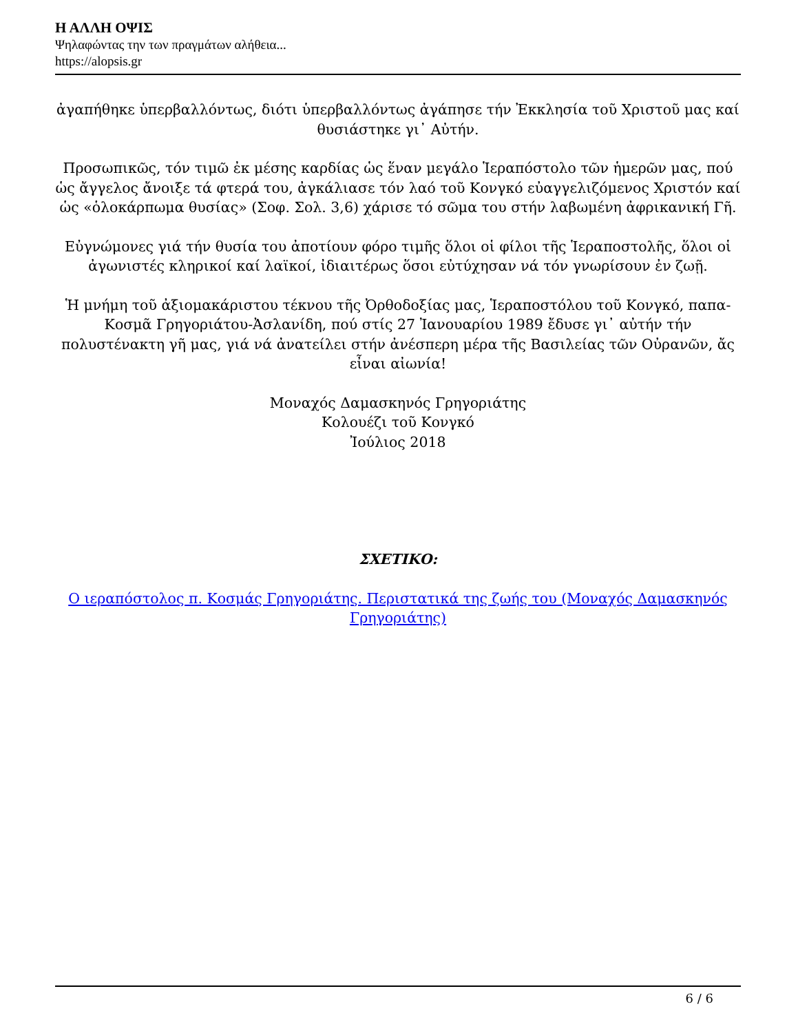Η ΑΛΛΗ ΟΨΙΣ
Ψηλαφώντας την των πραγμάτων αλήθεια...
https://alopsis.gr
ἀγαπήθηκε ὑπερβαλλόντως, διότι ὑπερβαλλόντως ἀγάπησε τήν Ἐκκλησία τοῦ Χριστοῦ μας καί θυσιάστηκε γι᾽ Αὐτήν.
Προσωπικῶς, τόν τιμῶ ἐκ μέσης καρδίας ὡς ἕναν μεγάλο Ἱεραπόστολο τῶν ἡμερῶν μας, πού ὡς ἄγγελος ἄνοιξε τά φτερά του, ἀγκάλιασε τόν λαό τοῦ Κονγκό εὐαγγελιζόμενος Χριστόν καί ὡς «ὁλοκάρπωμα θυσίας» (Σοφ. Σολ. 3,6) χάρισε τό σῶμα του στήν λαβωμένη ἀφρικανική Γῆ.
Εὐγνώμονες γιά τήν θυσία του ἀποτίουν φόρο τιμῆς ὅλοι οἱ φίλοι τῆς Ἱεραποστολῆς, ὅλοι οἱ ἀγωνιστές κληρικοί καί λαϊκοί, ἰδιαιτέρως ὅσοι εὐτύχησαν νά τόν γνωρίσουν ἐν ζωῇ.
Ἡ μνήμη τοῦ ἀξιομακάριστου τέκνου τῆς Ὀρθοδοξίας μας, Ἱεραποστόλου τοῦ Κονγκό, παπα-Κοσμᾶ Γρηγοριάτου-Ἀσλανίδη, πού στίς 27 Ἰανουαρίου 1989 ἔδυσε γι᾽ αὐτήν τήν πολυστένακτη γῆ μας, γιά νά ἀνατείλει στήν ἀνέσπερη μέρα τῆς Βασιλείας τῶν Οὐρανῶν, ἄς
εἶναι αἰωνία!
Μοναχός Δαμασκηνός Γρηγοριάτης
Κολουέζι τοῦ Κονγκό
Ἰούλιος 2018
ΣΧΕΤΙΚΟ:
Ο ιεραπόστολος π. Κοσμάς Γρηγοριάτης. Περιστατικά της ζωής του (Μοναχός Δαμασκηνός Γρηγοριάτης)
6 / 6